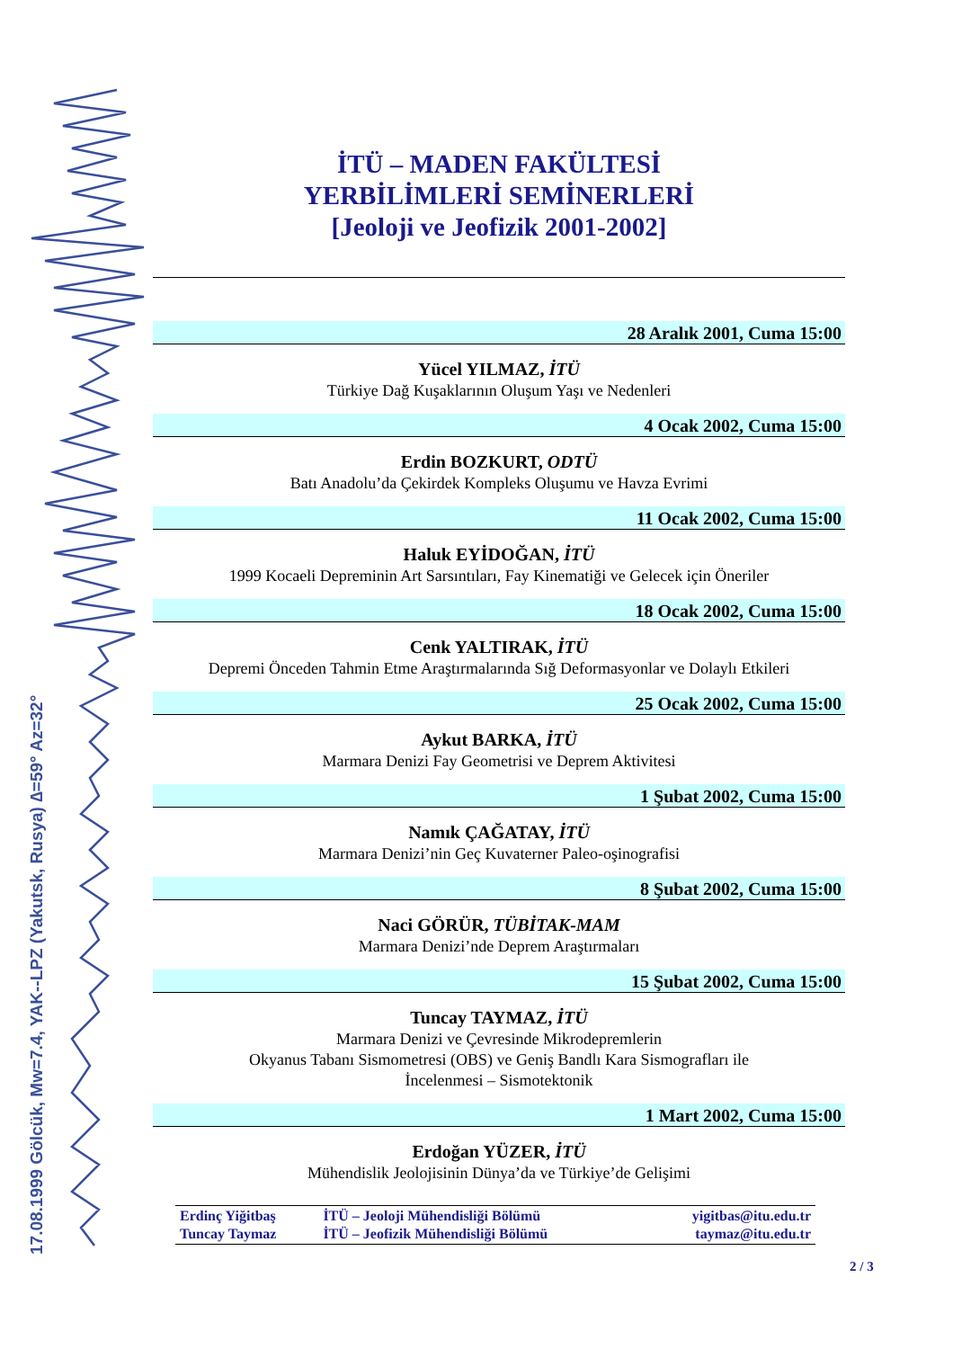17.08.1999 Gölcük, Mw=7.4, YAK--LPZ (Yakutsk, Rusya) ∆=59° Az=32°
İTÜ – MADEN FAKÜLTESİ
YERBİLİMLERİ SEMİNERLERİ
[Jeoloji ve Jeofizik 2001-2002]
28 Aralık 2001, Cuma 15:00
Yücel YILMAZ, İTÜ
Türkiye Dağ Kuşaklarının Oluşum Yaşı ve Nedenleri
4 Ocak 2002, Cuma 15:00
Erdin BOZKURT, ODTÜ
Batı Anadolu’da Çekirdek Kompleks Oluşumu ve Havza Evrimi
11 Ocak 2002, Cuma 15:00
Haluk EYİDOĞAN, İTÜ
1999 Kocaeli Depreminin Art Sarsıntıları, Fay Kinematiği ve Gelecek için Öneriler
18 Ocak 2002, Cuma 15:00
Cenk YALTIRAK, İTÜ
Depremi Önceden Tahmin Etme Araştırmalarında Sığ Deformasyonlar ve Dolaylı Etkileri
25 Ocak 2002, Cuma 15:00
Aykut BARKA, İTÜ
Marmara Denizi Fay Geometrisi ve Deprem Aktivitesi
1 Şubat 2002, Cuma 15:00
Namık ÇAĞATAY, İTÜ
Marmara Denizi’nin Geç Kuvaterner Paleo-oşinografisi
8 Şubat 2002, Cuma 15:00
Naci GÖRÜR, TÜBİTAK-MAM
Marmara Denizi’nde Deprem Araştırmaları
15 Şubat 2002, Cuma 15:00
Tuncay TAYMAZ, İTÜ
Marmara Denizi ve Çevresinde Mikrodepremlerin
Okyanus Tabanı Sismometresi (OBS) ve Geniş Bandlı Kara Sismografları ile
İncelenmesi – Sismotektonik
1 Mart 2002, Cuma 15:00
Erdoğan YÜZER, İTÜ
Mühendislik Jeolojisinin Dünya’da ve Türkiye’de Gelişimi
| Erdinç Yiğitbaş | İTÜ – Jeoloji Mühendisliği Bölümü | yigitbas@itu.edu.tr |
| Tuncay Taymaz | İTÜ – Jeofizik Mühendisliği Bölümü | taymaz@itu.edu.tr |
2 / 3